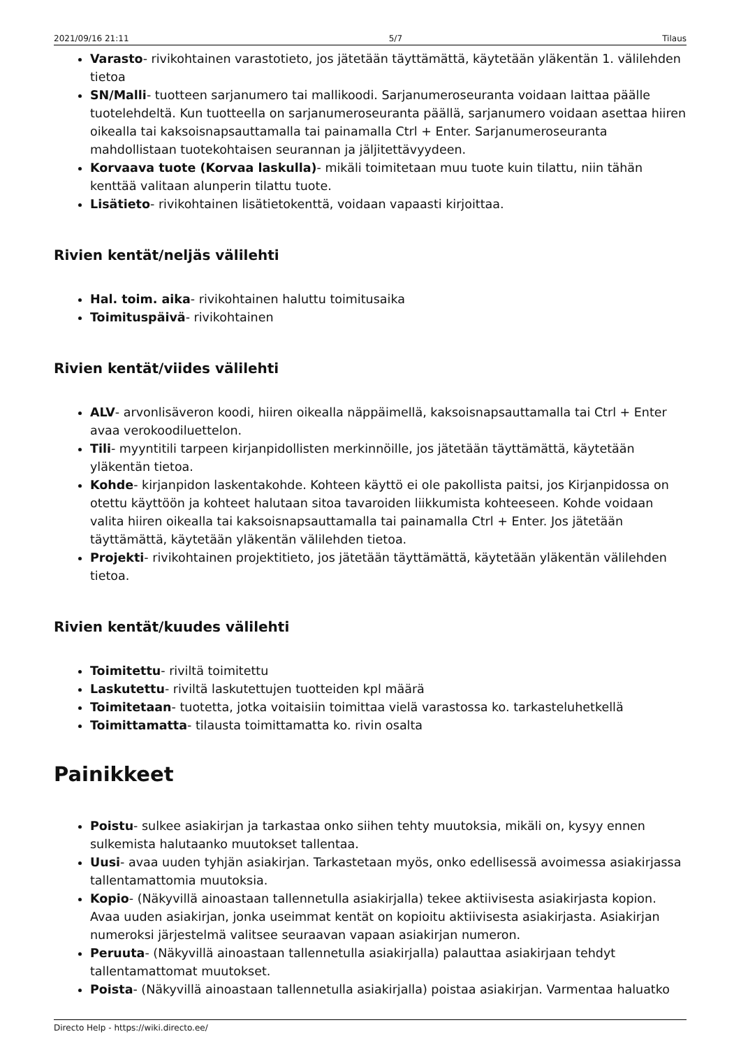2021/09/16 21:11 5/7 Tilaus
Varasto- rivikohtainen varastotieto, jos jätetään täyttämättä, käytetään yläkentän 1. välilehden tietoa
SN/Malli- tuotteen sarjanumero tai mallikoodi. Sarjanumeroseuranta voidaan laittaa päälle tuotelehdeltä. Kun tuotteella on sarjanumeroseuranta päällä, sarjanumero voidaan asettaa hiiren oikealla tai kaksoisnapsauttamalla tai painamalla Ctrl + Enter. Sarjanumeroseuranta mahdollistaan tuotekohtaisen seurannan ja jäljitettävyydeen.
Korvaava tuote (Korvaa laskulla)- mikäli toimitetaan muu tuote kuin tilattu, niin tähän kenttää valitaan alunperin tilattu tuote.
Lisätieto- rivikohtainen lisätietokenttä, voidaan vapaasti kirjoittaa.
Rivien kentät/neljäs välilehti
Hal. toim. aika- rivikohtainen haluttu toimitusaika
Toimituspäivä- rivikohtainen
Rivien kentät/viides välilehti
ALV- arvonlisäveron koodi, hiiren oikealla näppäimellä, kaksoisnapsauttamalla tai Ctrl + Enter avaa verokoodiluettelon.
Tili- myyntitili tarpeen kirjanpidollisten merkinnöille, jos jätetään täyttämättä, käytetään yläkentän tietoa.
Kohde- kirjanpidon laskentakohde. Kohteen käyttö ei ole pakollista paitsi, jos Kirjanpidossa on otettu käyttöön ja kohteet halutaan sitoa tavaroiden liikkumista kohteeseen. Kohde voidaan valita hiiren oikealla tai kaksoisnapsauttamalla tai painamalla Ctrl + Enter. Jos jätetään täyttämättä, käytetään yläkentän välilehden tietoa.
Projekti- rivikohtainen projektitieto, jos jätetään täyttämättä, käytetään yläkentän välilehden tietoa.
Rivien kentät/kuudes välilehti
Toimitettu- riviltä toimitettu
Laskutettu- riviltä laskutettujen tuotteiden kpl määrä
Toimitetaan- tuotetta, jotka voitaisiin toimittaa vielä varastossa ko. tarkasteluhetkellä
Toimittamatta- tilausta toimittamatta ko. rivin osalta
Painikkeet
Poistu- sulkee asiakirjan ja tarkastaa onko siihen tehty muutoksia, mikäli on, kysyy ennen sulkemista halutaanko muutokset tallentaa.
Uusi- avaa uuden tyhjän asiakirjan. Tarkastetaan myös, onko edellisessä avoimessa asiakirjassa tallentamattomia muutoksia.
Kopio- (Näkyvillä ainoastaan tallennetulla asiakirjalla) tekee aktiivisesta asiakirjasta kopion. Avaa uuden asiakirjan, jonka useimmat kentät on kopioitu aktiivisesta asiakirjasta. Asiakirjan numeroksi järjestelmä valitsee seuraavan vapaan asiakirjan numeron.
Peruuta- (Näkyvillä ainoastaan tallennetulla asiakirjalla) palauttaa asiakirjaan tehdyt tallentamattomat muutokset.
Poista- (Näkyvillä ainoastaan tallennetulla asiakirjalla) poistaa asiakirjan. Varmentaa haluatko
Directo Help - https://wiki.directo.ee/